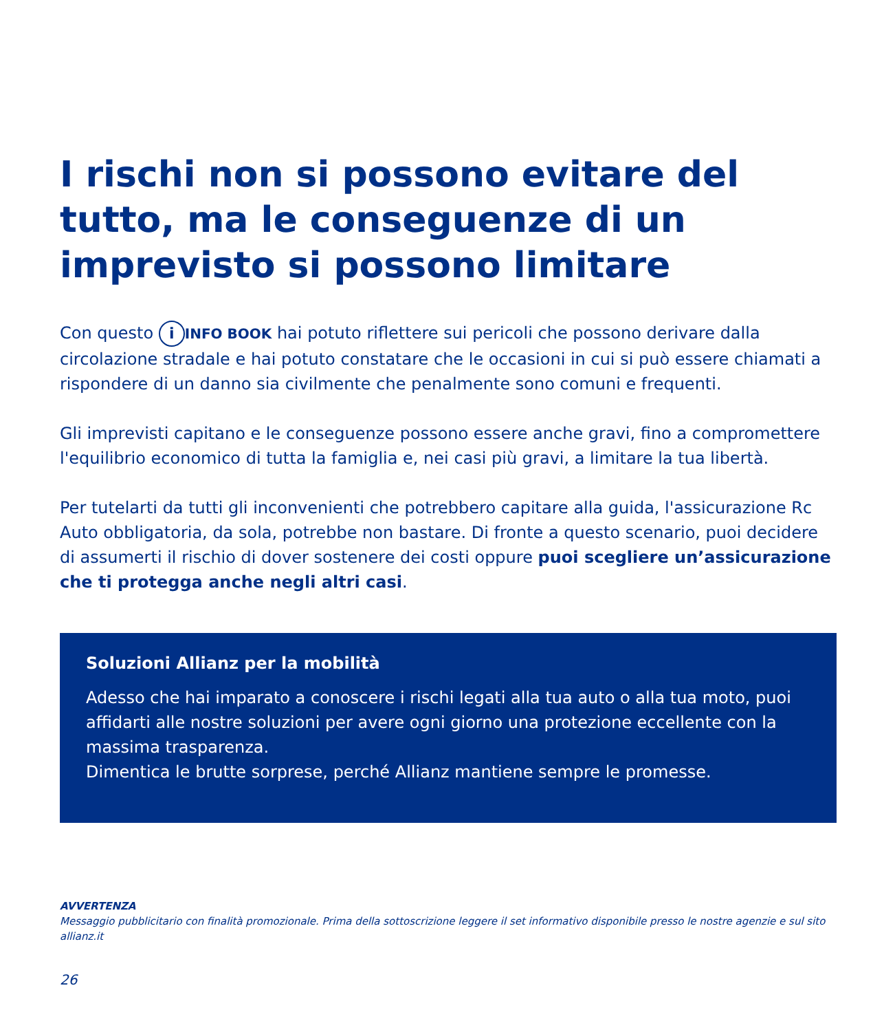I rischi non si possono evitare del tutto, ma le conseguenze di un imprevisto si possono limitare
Con questo i INFO BOOK hai potuto riflettere sui pericoli che possono derivare dalla circolazione stradale e hai potuto constatare che le occasioni in cui si può essere chiamati a rispondere di un danno sia civilmente che penalmente sono comuni e frequenti.
Gli imprevisti capitano e le conseguenze possono essere anche gravi, fino a compromettere l'equilibrio economico di tutta la famiglia e, nei casi più gravi, a limitare la tua libertà.
Per tutelarti da tutti gli inconvenienti che potrebbero capitare alla guida, l'assicurazione Rc Auto obbligatoria, da sola, potrebbe non bastare. Di fronte a questo scenario, puoi decidere di assumerti il rischio di dover sostenere dei costi oppure puoi scegliere un’assicurazione che ti protegga anche negli altri casi.
Soluzioni Allianz per la mobilità
Adesso che hai imparato a conoscere i rischi legati alla tua auto o alla tua moto, puoi affidarti alle nostre soluzioni per avere ogni giorno una protezione eccellente con la massima trasparenza.
Dimentica le brutte sorprese, perché Allianz mantiene sempre le promesse.
AVVERTENZA
Messaggio pubblicitario con finalità promozionale. Prima della sottoscrizione leggere il set informativo disponibile presso le nostre agenzie e sul sito allianz.it
26